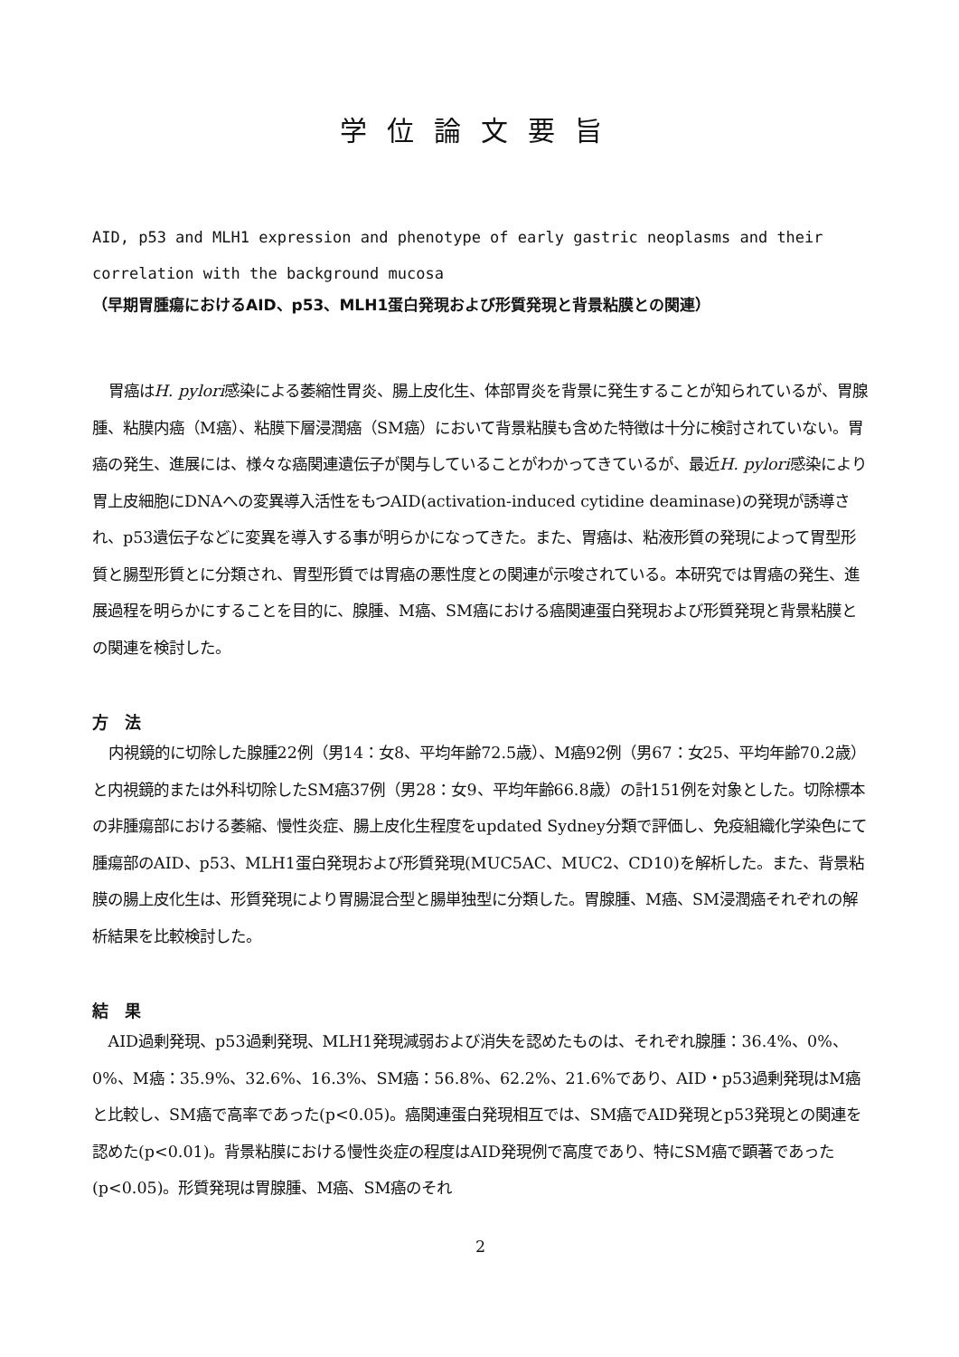学位論文要旨
AID, p53 and MLH1 expression and phenotype of early gastric neoplasms and their correlation with the background mucosa
（早期胃腫瘍におけるAID、p53、MLH1蛋白発現および形質発現と背景粘膜との関連）
胃癌はH. pylori感染による萎縮性胃炎、腸上皮化生、体部胃炎を背景に発生することが知られているが、胃腺腫、粘膜内癌（M癌）、粘膜下層浸潤癌（SM癌）において背景粘膜も含めた特徴は十分に検討されていない。胃癌の発生、進展には、様々な癌関連遺伝子が関与していることがわかってきているが、最近H. pylori感染により胃上皮細胞にDNAへの変異導入活性をもつAID(activation-induced cytidine deaminase)の発現が誘導され、p53遺伝子などに変異を導入する事が明らかになってきた。また、胃癌は、粘液形質の発現によって胃型形質と腸型形質とに分類され、胃型形質では胃癌の悪性度との関連が示唆されている。本研究では胃癌の発生、進展過程を明らかにすることを目的に、腺腫、M癌、SM癌における癌関連蛋白発現および形質発現と背景粘膜との関連を検討した。
方　法
内視鏡的に切除した腺腫22例（男14：女8、平均年齢72.5歳）、M癌92例（男67：女25、平均年齢70.2歳）と内視鏡的または外科切除したSM癌37例（男28：女9、平均年齢66.8歳）の計151例を対象とした。切除標本の非腫瘍部における萎縮、慢性炎症、腸上皮化生程度をupdated Sydney分類で評価し、免疫組織化学染色にて腫瘍部のAID、p53、MLH1蛋白発現および形質発現(MUC5AC、MUC2、CD10)を解析した。また、背景粘膜の腸上皮化生は、形質発現により胃腸混合型と腸単独型に分類した。胃腺腫、M癌、SM浸潤癌それぞれの解析結果を比較検討した。
結　果
AID過剰発現、p53過剰発現、MLH1発現減弱および消失を認めたものは、それぞれ腺腫：36.4%、0%、0%、M癌：35.9%、32.6%、16.3%、SM癌：56.8%、62.2%、21.6%であり、AID・p53過剰発現はM癌と比較し、SM癌で高率であった(p<0.05)。癌関連蛋白発現相互では、SM癌でAID発現とp53発現との関連を認めた(p<0.01)。背景粘膜における慢性炎症の程度はAID発現例で高度であり、特にSM癌で顕著であった(p<0.05)。形質発現は胃腺腫、M癌、SM癌のそれ
2